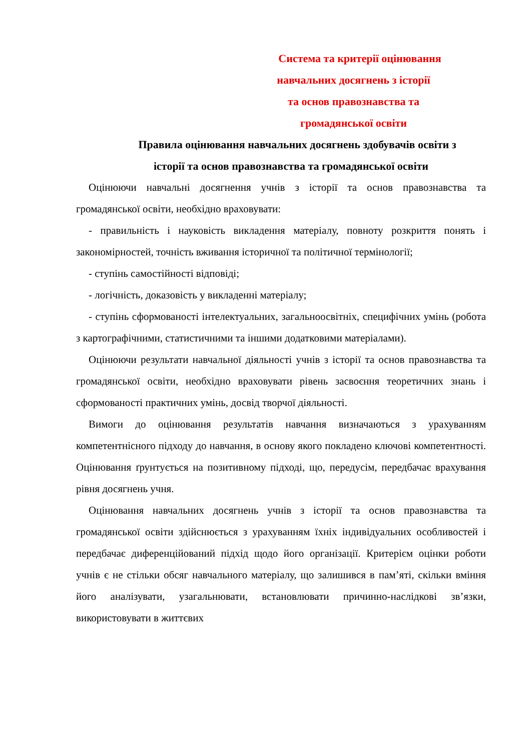Система та критерії оцінювання
навчальних досягнень з історії
та основ правознавства та
громадянської освіти
Правила оцінювання навчальних досягнень здобувачів освіти з
історії та основ правознавства та громадянської освіти
Оцінюючи навчальні досягнення учнів з історії та основ правознавства та громадянської освіти, необхідно враховувати:
- правильність і науковість викладення матеріалу, повноту розкриття понять і закономірностей, точність вживання історичної та політичної термінології;
- ступінь самостійності відповіді;
- логічність, доказовість у викладенні матеріалу;
- ступінь сформованості інтелектуальних, загальноосвітніх, специфічних умінь (робота з картографічними, статистичними та іншими додатковими матеріалами).
Оцінюючи результати навчальної діяльності учнів з історії та основ правознавства та громадянської освіти, необхідно враховувати рівень засвоєння теоретичних знань і сформованості практичних умінь, досвід творчої діяльності.
Вимоги до оцінювання результатів навчання визначаються з урахуванням компетентнісного підходу до навчання, в основу якого покладено ключові компетентності. Оцінювання ґрунтується на позитивному підході, що, передусім, передбачає врахування рівня досягнень учня.
Оцінювання навчальних досягнень учнів з історії та основ правознавства та громадянської освіти здійснюється з урахуванням їхніх індивідуальних особливостей і передбачає диференційований підхід щодо його організації. Критерієм оцінки роботи учнів є не стільки обсяг навчального матеріалу, що залишився в пам’яті, скільки вміння його аналізувати, узагальнювати, встановлювати причинно-наслідкові зв’язки, використовувати в життєвих